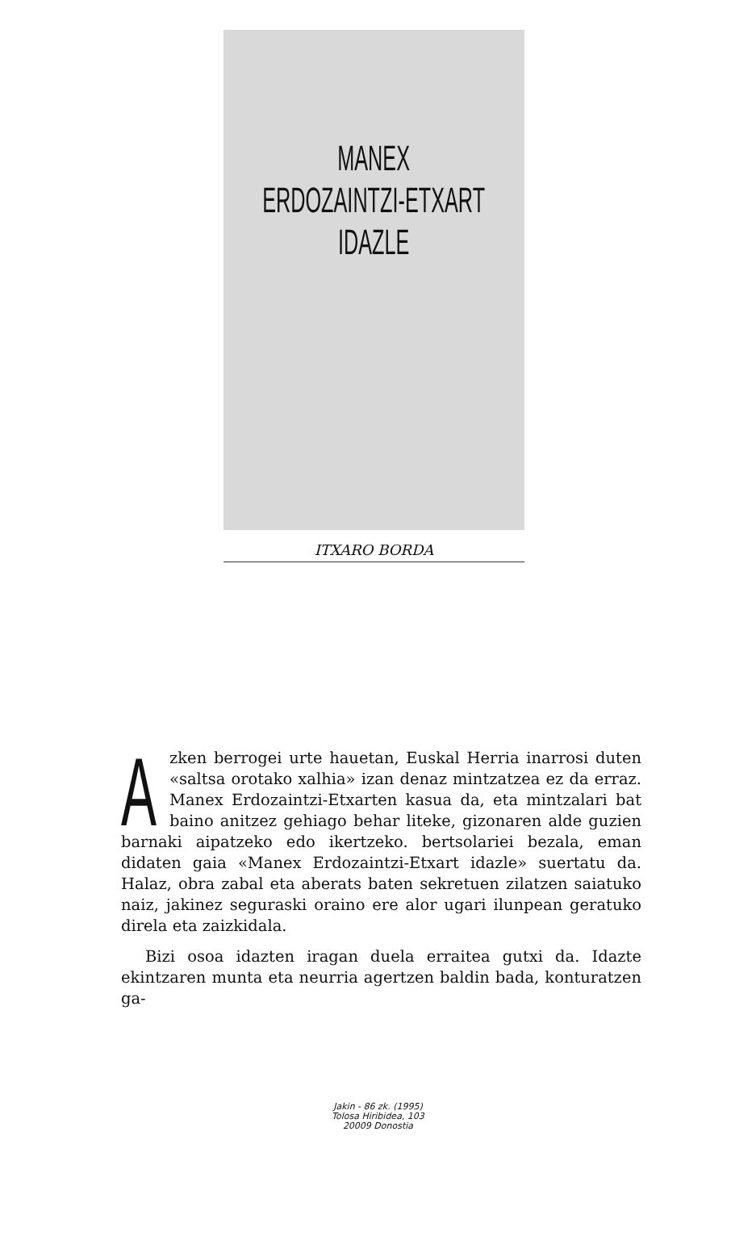MANEX
ERDOZAINTZI-ETXART
IDAZLE
ITXARO BORDA
Azken berrogei urte hauetan, Euskal Herria inarrosi duten «saltsa orotako xalhia» izan denaz mintzatzea ez da erraz. Manex Erdozaintzi-Etxarten kasua da, eta mintzalari bat baino anitzez gehiago behar liteke, gizonaren alde guzien barnaki aipatzeko edo ikertzeko. bertsolariei bezala, eman didaten gaia «Manex Erdozaintzi-Etxart idazle» suertatu da. Halaz, obra zabal eta aberats baten sekretuen zilatzen saiatuko naiz, jakinez seguraski oraino ere alor ugari ilunpean geratuko direla eta zaizkidala.
Bizi osoa idazten iragan duela erraitea gutxi da. Idazte ekintzaren munta eta neurria agertzen baldin bada, konturatzen ga-
Jakin - 86 zk. (1995)
Tolosa Hiribidea, 103
20009 Donostia